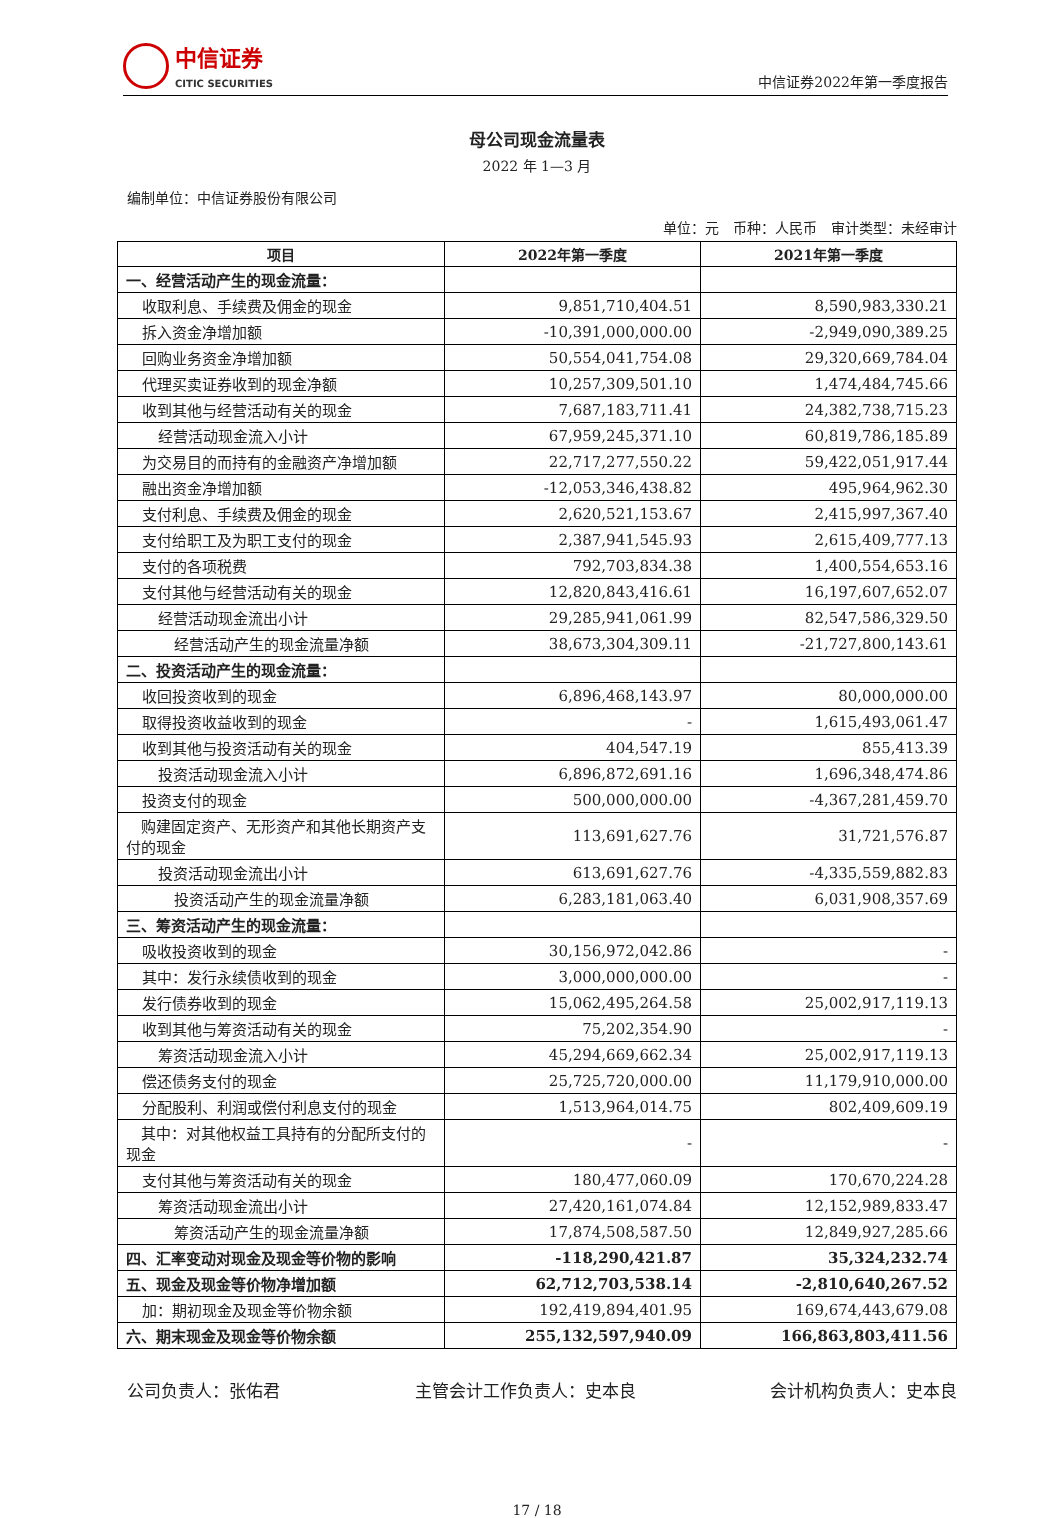中信证券
CITIC SECURITIES
中信证券2022年第一季度报告
母公司现金流量表
2022 年 1—3 月
编制单位：中信证券股份有限公司
单位：元　币种：人民币　审计类型：未经审计
| 项目 | 2022年第一季度 | 2021年第一季度 |
| --- | --- | --- |
| 一、经营活动产生的现金流量： | | |
| 收取利息、手续费及佣金的现金 | 9,851,710,404.51 | 8,590,983,330.21 |
| 拆入资金净增加额 | -10,391,000,000.00 | -2,949,090,389.25 |
| 回购业务资金净增加额 | 50,554,041,754.08 | 29,320,669,784.04 |
| 代理买卖证券收到的现金净额 | 10,257,309,501.10 | 1,474,484,745.66 |
| 收到其他与经营活动有关的现金 | 7,687,183,711.41 | 24,382,738,715.23 |
| 经营活动现金流入小计 | 67,959,245,371.10 | 60,819,786,185.89 |
| 为交易目的而持有的金融资产净增加额 | 22,717,277,550.22 | 59,422,051,917.44 |
| 融出资金净增加额 | -12,053,346,438.82 | 495,964,962.30 |
| 支付利息、手续费及佣金的现金 | 2,620,521,153.67 | 2,415,997,367.40 |
| 支付给职工及为职工支付的现金 | 2,387,941,545.93 | 2,615,409,777.13 |
| 支付的各项税费 | 792,703,834.38 | 1,400,554,653.16 |
| 支付其他与经营活动有关的现金 | 12,820,843,416.61 | 16,197,607,652.07 |
| 经营活动现金流出小计 | 29,285,941,061.99 | 82,547,586,329.50 |
| 经营活动产生的现金流量净额 | 38,673,304,309.11 | -21,727,800,143.61 |
| 二、投资活动产生的现金流量： | | |
| 收回投资收到的现金 | 6,896,468,143.97 | 80,000,000.00 |
| 取得投资收益收到的现金 | - | 1,615,493,061.47 |
| 收到其他与投资活动有关的现金 | 404,547.19 | 855,413.39 |
| 投资活动现金流入小计 | 6,896,872,691.16 | 1,696,348,474.86 |
| 投资支付的现金 | 500,000,000.00 | -4,367,281,459.70 |
| 购建固定资产、无形资产和其他长期资产支付的现金 | 113,691,627.76 | 31,721,576.87 |
| 投资活动现金流出小计 | 613,691,627.76 | -4,335,559,882.83 |
| 投资活动产生的现金流量净额 | 6,283,181,063.40 | 6,031,908,357.69 |
| 三、筹资活动产生的现金流量： | | |
| 吸收投资收到的现金 | 30,156,972,042.86 | - |
| 其中：发行永续债收到的现金 | 3,000,000,000.00 | - |
| 发行债券收到的现金 | 15,062,495,264.58 | 25,002,917,119.13 |
| 收到其他与筹资活动有关的现金 | 75,202,354.90 | - |
| 筹资活动现金流入小计 | 45,294,669,662.34 | 25,002,917,119.13 |
| 偿还债务支付的现金 | 25,725,720,000.00 | 11,179,910,000.00 |
| 分配股利、利润或偿付利息支付的现金 | 1,513,964,014.75 | 802,409,609.19 |
| 其中：对其他权益工具持有的分配所支付的现金 | - | - |
| 支付其他与筹资活动有关的现金 | 180,477,060.09 | 170,670,224.28 |
| 筹资活动现金流出小计 | 27,420,161,074.84 | 12,152,989,833.47 |
| 筹资活动产生的现金流量净额 | 17,874,508,587.50 | 12,849,927,285.66 |
| 四、汇率变动对现金及现金等价物的影响 | -118,290,421.87 | 35,324,232.74 |
| 五、现金及现金等价物净增加额 | 62,712,703,538.14 | -2,810,640,267.52 |
| 加：期初现金及现金等价物余额 | 192,419,894,401.95 | 169,674,443,679.08 |
| 六、期末现金及现金等价物余额 | 255,132,597,940.09 | 166,863,803,411.56 |
公司负责人：张佑君 主管会计工作负责人：史本良 会计机构负责人：史本良
17 / 18